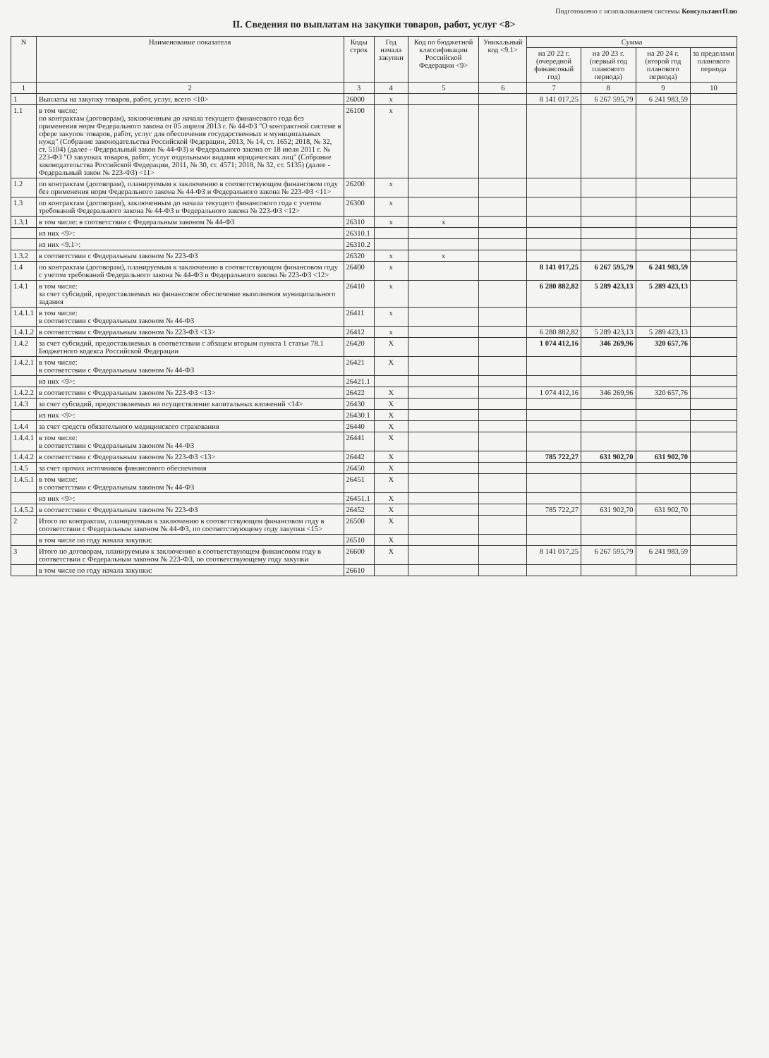Подготовлено с использованием системы КонсультантПлю
II. Сведения по выплатам на закупки товаров, работ, услуг <8>
| N | Наименование показателя | Коды строк | Год начала закупки | Код по бюджетной классификации Российской Федерации <9> | Уникальный код <9.1> | Сумма | | | |
| --- | --- | --- | --- | --- | --- | --- | --- | --- | --- |
| | | | | | | на 20 22 г.(очередной финансовый год) | на 20 23 г.(первый год планового периода) | на 20 24 г.(второй год планового периода) | за пределами планового периода |
| 1 | 2 | 3 | 4 | 5 | 6 | 7 | 8 | 9 | 10 |
| 1 | Выплаты на закупку товаров, работ, услуг, всего <10> | 26000 | x | | | 8 141 017,25 | 6 267 595,79 | 6 241 983,59 | |
| 1.1 | в том числе: по контрактам (договорам), заключенным до начала текущего финансового года без применения норм Федерального закона от 05 апреля 2013 г. № 44-ФЗ "О контрактной системе в сфере закупок товаров, работ, услуг для обеспечения государственных и муниципальных нужд" (Собрание законодательства Российской Федерации, 2013, № 14, ст. 1652; 2018, № 32, ст. 5104) (далее - Федеральный закон № 44-ФЗ) и Федерального закона от 18 июля 2011 г. № 223-ФЗ "О закупках товаров, работ, услуг отдельными видами юридических лиц" (Собрание законодательства Российской Федерации, 2011, № 30, ст. 4571; 2018, № 32, ст. 5135) (далее - Федеральный закон № 223-ФЗ) <11> | 26100 | x | | | | | | |
| 1.2 | по контрактам (договорам), планируемым к заключению в соответствующем финансовом году без применения норм Федерального закона № 44-ФЗ и Федерального закона № 223-ФЗ <11> | 26200 | x | | | | | | |
| 1.3 | по контрактам (договорам), заключенным до начала текущего финансового года с учетом требований Федерального закона № 44-ФЗ и Федерального закона № 223-ФЗ <12> | 26300 | x | | | | | | |
| 1.3.1 | в том числе: в соответствии с Федеральным законом № 44-ФЗ | 26310 | x | x | | | | | |
| | из них <9>: | 26310.1 | | | | | | | |
| | из них <9.1>: | 26310.2 | | | | | | | |
| 1.3.2 | в соответствии с Федеральным законом № 223-ФЗ | 26320 | x | x | | | | | |
| 1.4 | по контрактам (договорам), планируемым к заключению в соответствующем финансовом году с учетом требований Федерального закона № 44-ФЗ и Федерального закона № 223-ФЗ <12> | 26400 | x | | | 8 141 017,25 | 6 267 595,79 | 6 241 983,59 | |
| 1.4.1 | в том числе: за счет субсидий, предоставляемых на финансовое обеспечение выполнения муниципального задания | 26410 | x | | | 6 280 882,82 | 5 289 423,13 | 5 289 423,13 | |
| 1.4.1.1 | в том числе: в соответствии с Федеральным законом № 44-ФЗ | 26411 | x | | | | | | |
| 1.4.1.2 | в соответствии с Федеральным законом № 223-ФЗ <13> | 26412 | x | | | 6 280 882,82 | 5 289 423,13 | 5 289 423,13 | |
| 1.4.2 | за счет субсидий, предоставляемых в соответствии с абзацем вторым пункта 1 статьи 78.1 Бюджетного кодекса Российской Федерации | 26420 | X | | | 1 074 412,16 | 346 269,96 | 320 657,76 | |
| 1.4.2.1 | в том числе: в соответствии с Федеральным законом № 44-ФЗ | 26421 | X | | | | | | |
| | из них <9>: | 26421.1 | | | | | | | |
| 1.4.2.2 | в соответствии с Федеральным законом № 223-ФЗ <13> | 26422 | X | | | 1 074 412,16 | 346 269,96 | 320 657,76 | |
| 1.4.3 | за счет субсидий, предоставляемых на осуществление капитальных вложений <14> | 26430 | X | | | | | | |
| | из них <9>: | 26430.1 | X | | | | | | |
| 1.4.4 | за счет средств обязательного медицинского страхования | 26440 | X | | | | | | |
| 1.4.4.1 | в том числе: в соответствии с Федеральным законом № 44-ФЗ | 26441 | X | | | | | | |
| 1.4.4.2 | в соответствии с Федеральным законом № 223-ФЗ <13> | 26442 | X | | | 785 722,27 | 631 902,70 | 631 902,70 | |
| 1.4.5 | за счет прочих источников финансового обеспечения | 26450 | X | | | | | | |
| 1.4.5.1 | в том числе: в соответствии с Федеральным законом № 44-ФЗ | 26451 | X | | | | | | |
| | из них <9>: | 26451.1 | X | | | | | | |
| 1.4.5.2 | в соответствии с Федеральным законом № 223-ФЗ | 26452 | X | | | 785 722,27 | 631 902,70 | 631 902,70 | |
| 2 | Итого по контрактам, планируемым к заключению в соответствующем финансовом году в соответствии с Федеральным законом № 44-ФЗ, по соответствующему году закупки <15> | 26500 | X | | | | | | |
| | в том числе по году начала закупки: | 26510 | X | | | | | | |
| 3 | Итого по договорам, планируемым к заключению в соответствующем финансовом году в соответствии с Федеральным законом № 223-ФЗ, по соответствующему году закупки | 26600 | X | | | 8 141 017,25 | 6 267 595,79 | 6 241 983,59 | |
| | в том числе по году начала закупки: | 26610 | | | | | | | |